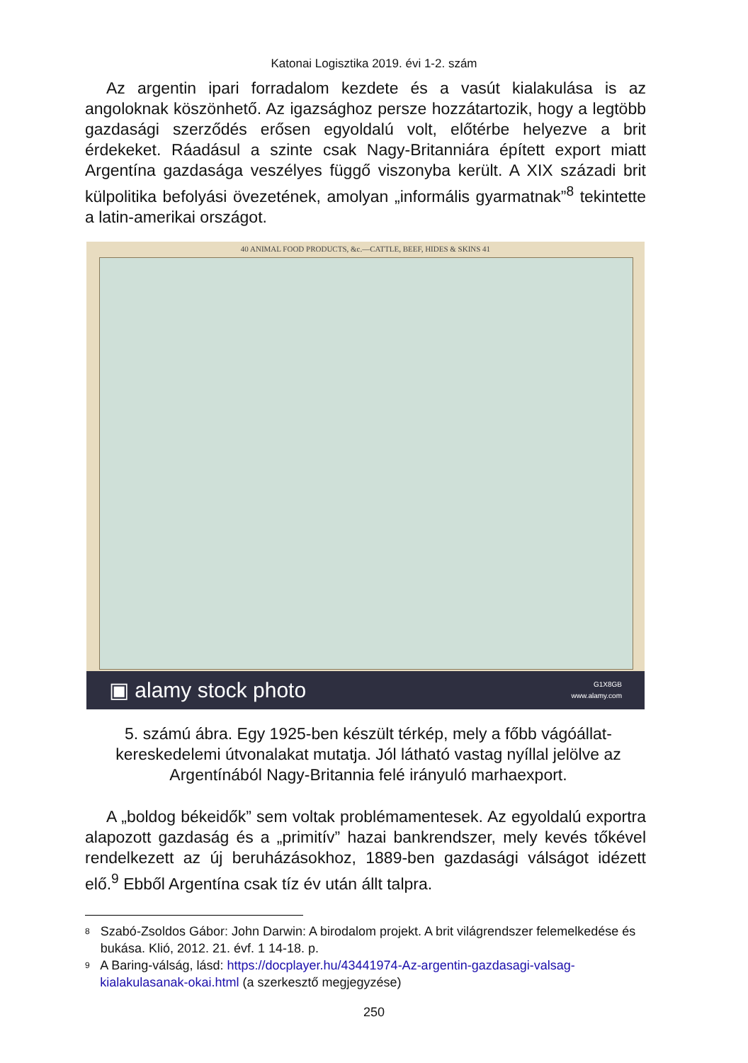Katonai Logisztika 2019. évi 1-2. szám
Az argentin ipari forradalom kezdete és a vasút kialakulása is az angoloknak köszönhető. Az igazsághoz persze hozzátartozik, hogy a legtöbb gazdasági szerződés erősen egyoldalú volt, előtérbe helyezve a brit érdekeket. Ráadásul a szinte csak Nagy-Britanniára épített export miatt Argentína gazdasága veszélyes függő viszonyba került. A XIX századi brit külpolitika befolyási övezetének, amolyan „informális gyarmatnak”<sup>8</sup> tekintette a latin-amerikai országot.
40 ANIMAL FOOD PRODUCTS, &c.—CATTLE, BEEF, HIDES & SKINS 41
▣ alamy stock photo G1X8GB
www.alamy.com
5. számú ábra. Egy 1925-ben készült térkép, mely a főbb vágóállat-kereskedelemi útvonalakat mutatja. Jól látható vastag nyíllal jelölve az Argentínából Nagy-Britannia felé irányuló marhaexport.
A „boldog békeidők” sem voltak problémamentesek. Az egyoldalú exportra alapozott gazdaság és a „primitív” hazai bankrendszer, mely kevés tőkével rendelkezett az új beruházásokhoz, 1889-ben gazdasági válságot idézett elő.<sup>9</sup> Ebből Argentína csak tíz év után állt talpra.
8 Szabó-Zsoldos Gábor: John Darwin: A birodalom projekt. A brit világrendszer felemelkedése és bukása. Klió, 2012. 21. évf. 1 14-18. p.
9 A Baring-válság, lásd: https://docplayer.hu/43441974-Az-argentin-gazdasagi-valsag-kialakulasanak-okai.html (a szerkesztő megjegyzése)
250